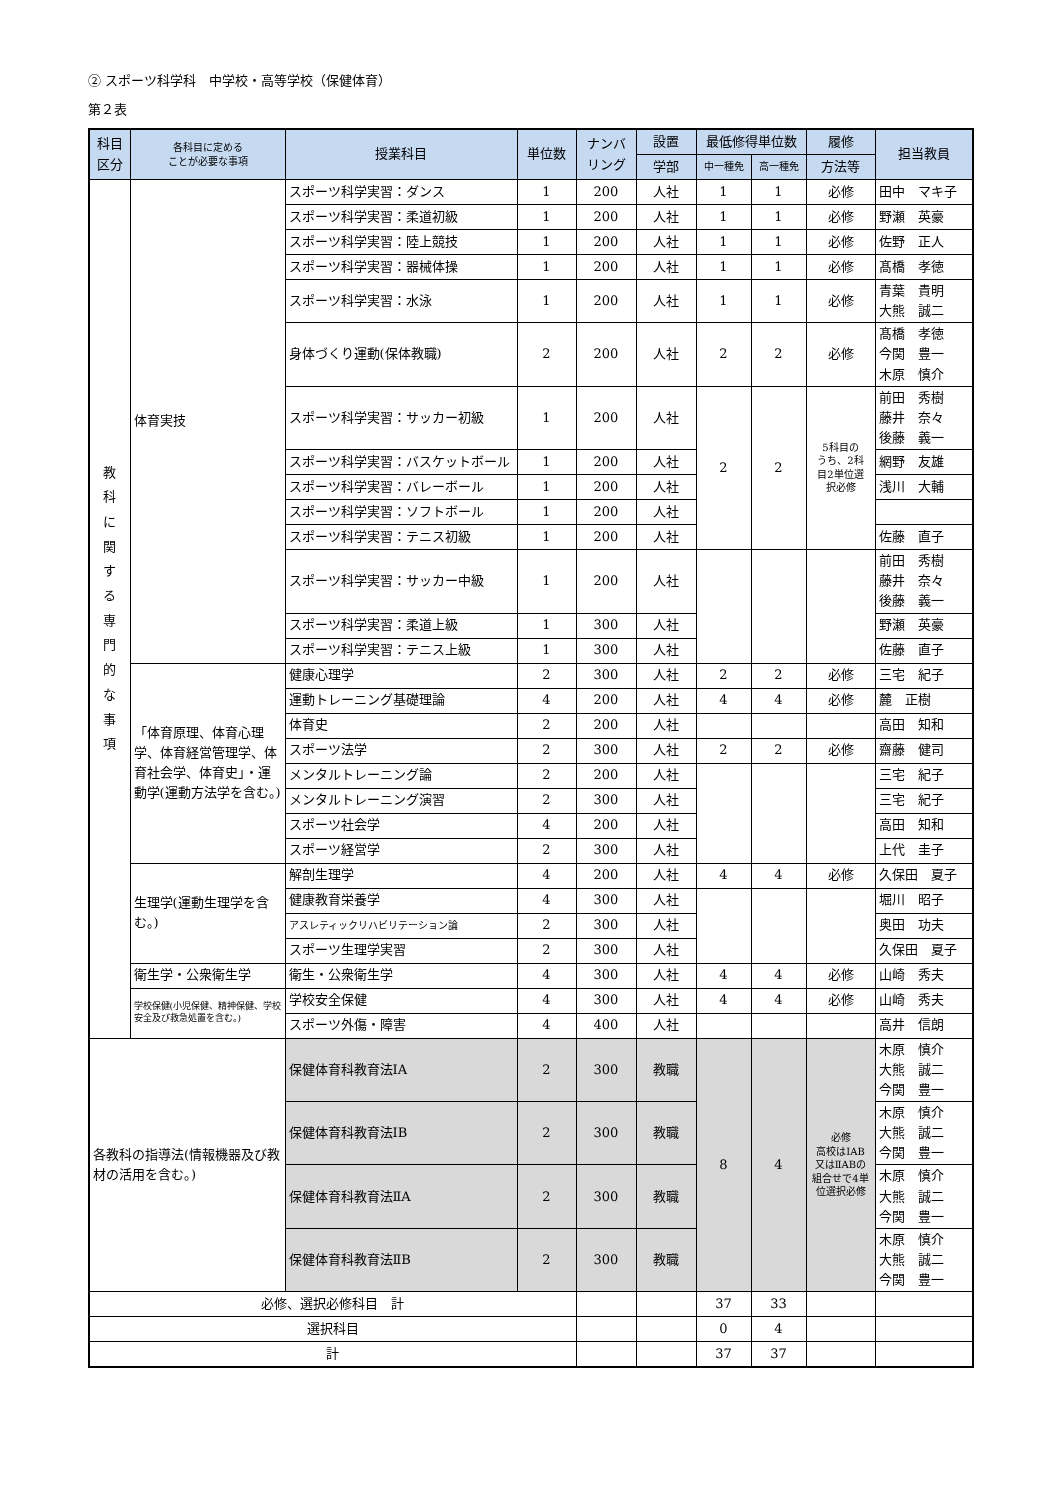② スポーツ科学科　中学校・高等学校（保健体育）
第２表
| 科目 区分 | 各科目に定める ことが必要な事項 | 授業科目 | 単位数 | ナンバ リング | 設置 | 最低修得単位数 | | 履修 | 担当教員 |
| --- | --- | --- | --- | --- | --- | --- | --- | --- | --- |
| | | | | | 学部 | 中一種免 | 高一種免 | 方法等 | |
| 教科に関する専門的な事項 | 体育実技 | スポーツ科学実習：ダンス | 1 | 200 | 人社 | 1 | 1 | 必修 | 田中 マキ子 |
| | | スポーツ科学実習：柔道初級 | 1 | 200 | 人社 | 1 | 1 | 必修 | 野瀬 英豪 |
| | | スポーツ科学実習：陸上競技 | 1 | 200 | 人社 | 1 | 1 | 必修 | 佐野 正人 |
| | | スポーツ科学実習：器械体操 | 1 | 200 | 人社 | 1 | 1 | 必修 | 髙橋 孝徳 |
| | | スポーツ科学実習：水泳 | 1 | 200 | 人社 | 1 | 1 | 必修 | 青葉 貴明 大熊 誠二 |
| | | 身体づくり運動(保体教職) | 2 | 200 | 人社 | 2 | 2 | 必修 | 髙橋 孝徳 今関 豊一 木原 慎介 |
| | | スポーツ科学実習：サッカー初級 | 1 | 200 | 人社 | 2 | 2 | 5科目の うち、2科 目2単位選 択必修 | 前田 秀樹 藤井 奈々 後藤 義一 |
| | | スポーツ科学実習：バスケットボール | 1 | 200 | 人社 | | | | 網野 友雄 |
| | | スポーツ科学実習：バレーボール | 1 | 200 | 人社 | | | | 浅川 大輔 |
| | | スポーツ科学実習：ソフトボール | 1 | 200 | 人社 | | | | |
| | | スポーツ科学実習：テニス初級 | 1 | 200 | 人社 | | | | 佐藤 直子 |
| | | スポーツ科学実習：サッカー中級 | 1 | 200 | 人社 | | | | 前田 秀樹 藤井 奈々 後藤 義一 |
| | | スポーツ科学実習：柔道上級 | 1 | 300 | 人社 | | | | 野瀬 英豪 |
| | | スポーツ科学実習：テニス上級 | 1 | 300 | 人社 | | | | 佐藤 直子 |
| | 「体育原理、体育心理学、体育経営管理学、体育社会学、体育史」・運動学(運動方法学を含む。) | 健康心理学 | 2 | 300 | 人社 | 2 | 2 | 必修 | 三宅 紀子 |
| | | 運動トレーニング基礎理論 | 4 | 200 | 人社 | 4 | 4 | 必修 | 麓 正樹 |
| | | 体育史 | 2 | 200 | 人社 | | | | 高田 知和 |
| | | スポーツ法学 | 2 | 300 | 人社 | 2 | 2 | 必修 | 齋藤 健司 |
| | | メンタルトレーニング論 | 2 | 200 | 人社 | | | | 三宅 紀子 |
| | | メンタルトレーニング演習 | 2 | 300 | 人社 | | | | 三宅 紀子 |
| | | スポーツ社会学 | 4 | 200 | 人社 | | | | 高田 知和 |
| | | スポーツ経営学 | 2 | 300 | 人社 | | | | 上代 圭子 |
| | 生理学(運動生理学を含む。) | 解剖生理学 | 4 | 200 | 人社 | 4 | 4 | 必修 | 久保田 夏子 |
| | | 健康教育栄養学 | 4 | 300 | 人社 | | | | 堀川 昭子 |
| | | アスレティックリハビリテーション論 | 2 | 300 | 人社 | | | | 奥田 功夫 |
| | | スポーツ生理学実習 | 2 | 300 | 人社 | | | | 久保田 夏子 |
| | 衛生学・公衆衛生学 | 衛生・公衆衛生学 | 4 | 300 | 人社 | 4 | 4 | 必修 | 山崎 秀夫 |
| | 学校保健(小児保健、精神保健、学校安全及び救急処置を含む。) | 学校安全保健 | 4 | 300 | 人社 | 4 | 4 | 必修 | 山崎 秀夫 |
| | | スポーツ外傷・障害 | 4 | 400 | 人社 | | | | 高井 信朗 |
| 各教科の指導法(情報機器及び教材の活用を含む。) | | 保健体育科教育法ⅠA | 2 | 300 | 教職 | 8 | 4 | 必修 高校はⅠAB 又はⅡABの 組合せで4単 位選択必修 | 木原 慎介 大熊 誠二 今関 豊一 |
| | | 保健体育科教育法ⅠB | 2 | 300 | 教職 | | | | 木原 慎介 大熊 誠二 今関 豊一 |
| | | 保健体育科教育法ⅡA | 2 | 300 | 教職 | | | | 木原 慎介 大熊 誠二 今関 豊一 |
| | | 保健体育科教育法ⅡB | 2 | 300 | 教職 | | | | 木原 慎介 大熊 誠二 今関 豊一 |
| 必修、選択必修科目 計 | | | | | | 37 | 33 | | |
| 選択科目 | | | | | | 0 | 4 | | |
| 計 | | | | | | 37 | 37 | | |